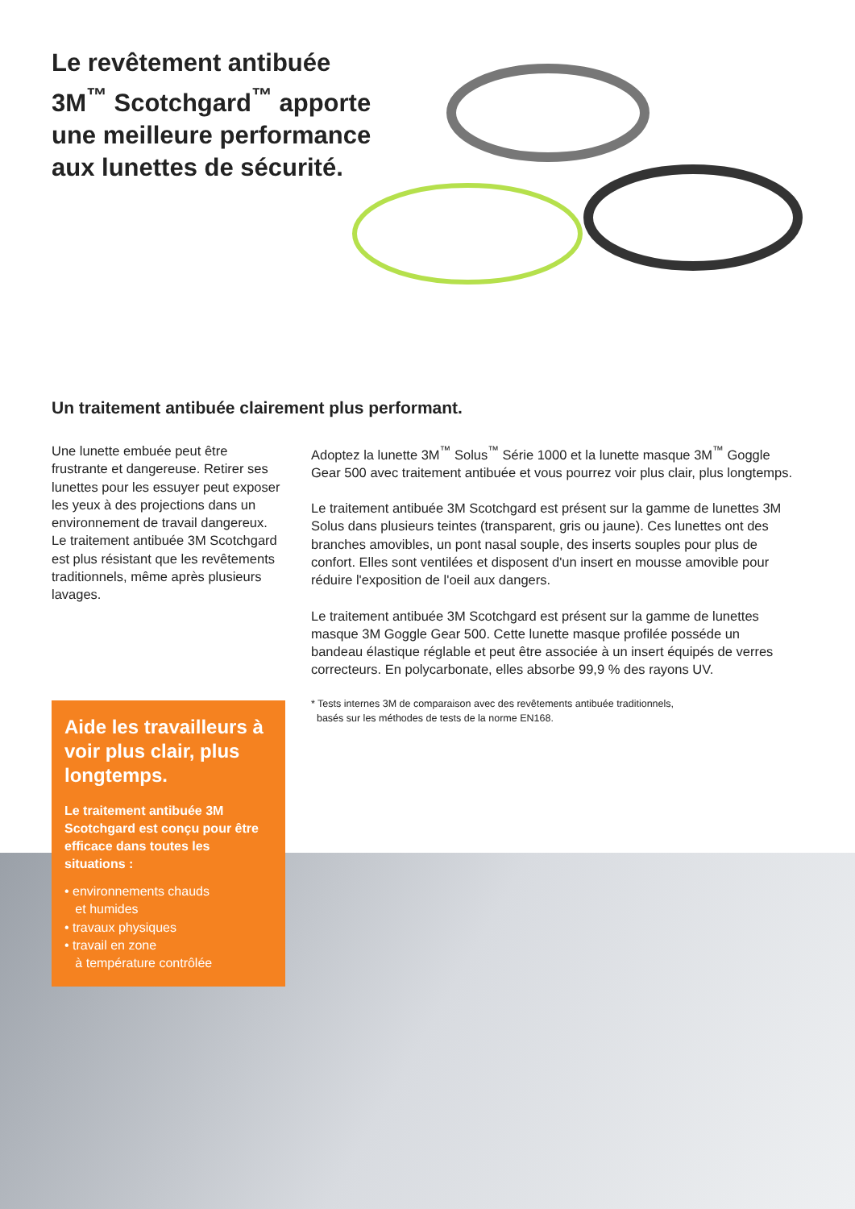Le revêtement antibuée 3M<sup>™</sup> Scotchgard<sup>™</sup> apporte une meilleure performance aux lunettes de sécurité.
Un traitement antibuée clairement plus performant.
Une lunette embuée peut être frustrante et dangereuse. Retirer ses lunettes pour les essuyer peut exposer les yeux à des projections dans un environnement de travail dangereux. Le traitement antibuée 3M Scotchgard est plus résistant que les revêtements traditionnels, même après plusieurs lavages.
Adoptez la lunette 3M<sup>™</sup> Solus<sup>™</sup> Série 1000 et la lunette masque 3M<sup>™</sup> Goggle Gear 500 avec traitement antibuée et vous pourrez voir plus clair, plus longtemps.
Le traitement antibuée 3M Scotchgard est présent sur la gamme de lunettes 3M Solus dans plusieurs teintes (transparent, gris ou jaune). Ces lunettes ont des branches amovibles, un pont nasal souple, des inserts souples pour plus de confort. Elles sont ventilées et disposent d'un insert en mousse amovible pour réduire l'exposition de l'oeil aux dangers.
Le traitement antibuée 3M Scotchgard est présent sur la gamme de lunettes masque 3M Goggle Gear 500. Cette lunette masque profilée posséde un bandeau élastique réglable et peut être associée à un insert équipés de verres correcteurs. En polycarbonate, elles absorbe 99,9 % des rayons UV.
* Tests internes 3M de comparaison avec des revêtements antibuée traditionnels,
basés sur les méthodes de tests de la norme EN168.
Aide les travailleurs à voir plus clair, plus longtemps.
Le traitement antibuée 3M Scotchgard est conçu pour être efficace dans toutes les situations :
• environnements chauds
et humides
• travaux physiques
• travail en zone
à température contrôlée